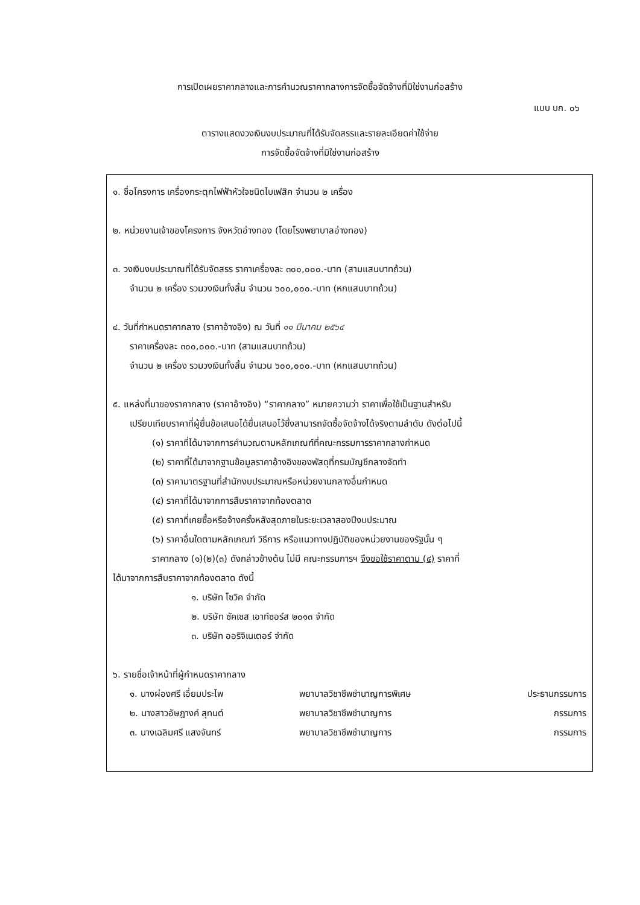การเปิดเผยราคากลางและการคำนวณราคากลางการจัดซื้อจัดจ้างที่มิใช่งานก่อสร้าง
แบบ บก. ๐๖
ตารางแสดงวงเงินงบประมาณที่ได้รับจัดสรรและรายละเอียดค่าใช้จ่าย
การจัดซื้อจัดจ้างที่มิใช่งานก่อสร้าง
๑. ชื่อโครงการ เครื่องกระตุกไฟฟ้าหัวใจชนิดไบเฟสิค จำนวน ๒ เครื่อง
๒. หน่วยงานเจ้าของโครงการ จังหวัดอ่างทอง (โดยโรงพยาบาลอ่างทอง)
๓. วงเงินงบประมาณที่ได้รับจัดสรร ราคาเครื่องละ ๓๐๐,๐๐๐.-บาท (สามแสนบาทถ้วน)
จำนวน ๒ เครื่อง รวมวงเงินทั้งสิ้น จำนวน ๖๐๐,๐๐๐.-บาท (หกแสนบาทถ้วน)
๔. วันที่กำหนดราคากลาง (ราคาอ้างอิง) ณ วันที่ ๑๑ มีนาคม ๒๕๖๔
ราคาเครื่องละ ๓๐๐,๐๐๐.-บาท (สามแสนบาทถ้วน)
จำนวน ๒ เครื่อง รวมวงเงินทั้งสิ้น จำนวน ๖๐๐,๐๐๐.-บาท (หกแสนบาทถ้วน)
๕. แหล่งที่มาของราคากลาง (ราคาอ้างอิง) “ราคากลาง” หมายความว่า ราคาเพื่อใช้เป็นฐานสำหรับ
เปรียบเทียบราคาที่ผู้ยื่นข้อเสนอได้ยื่นเสนอไว้ซึ่งสามารถจัดซื้อจัดจ้างได้จริงตามลำดับ ดังต่อไปนี้
(๑) ราคาที่ได้มาจากการคำนวณตามหลักเกณฑ์ที่คณะกรรมการราคากลางกำหนด
(๒) ราคาที่ได้มาจากฐานข้อมูลราคาอ้างอิงของพัสดุที่กรมบัญชีกลางจัดทำ
(๓) ราคามาตรฐานที่สำนักงบประมาณหรือหน่วยงานกลางอื่นกำหนด
(๔) ราคาที่ได้มาจากการสืบราคาจากท้องตลาด
(๕) ราคาที่เคยซื้อหรือจ้างครั้งหลังสุดภายในระยะเวลาสองปีงบประมาณ
(๖) ราคาอื่นใดตามหลักเกณฑ์ วิธีการ หรือแนวทางปฏิบัติของหน่วยงานของรัฐนั้น ๆ
ราคากลาง (๑)(๒)(๓) ดังกล่าวข้างต้น ไม่มี คณะกรรมการฯ จึงขอใช้ราคาตาม (๔) ราคาที่
ได้มาจากการสืบราคาจากท้องตลาด ดังนี้
๑. บริษัท โซวิค จำกัด
๒. บริษัท ซัคเซส เอาท์ซอร์ส ๒๐๑๓ จำกัด
๓. บริษัท ออริจิเนเตอร์ จำกัด
๖. รายชื่อเจ้าหน้าที่ผู้กำหนดราคากลาง
| ๑. นางผ่องศรี เอี่ยมประไพ | พยาบาลวิชาชีพชำนาญการพิเศษ | ประธานกรรมการ |
| ๒. นางสาวอัษฎางค์ สุทนต์ | พยาบาลวิชาชีพชำนาญการ | กรรมการ |
| ๓. นางเฉลิมศรี แสงจันทร์ | พยาบาลวิชาชีพชำนาญการ | กรรมการ |